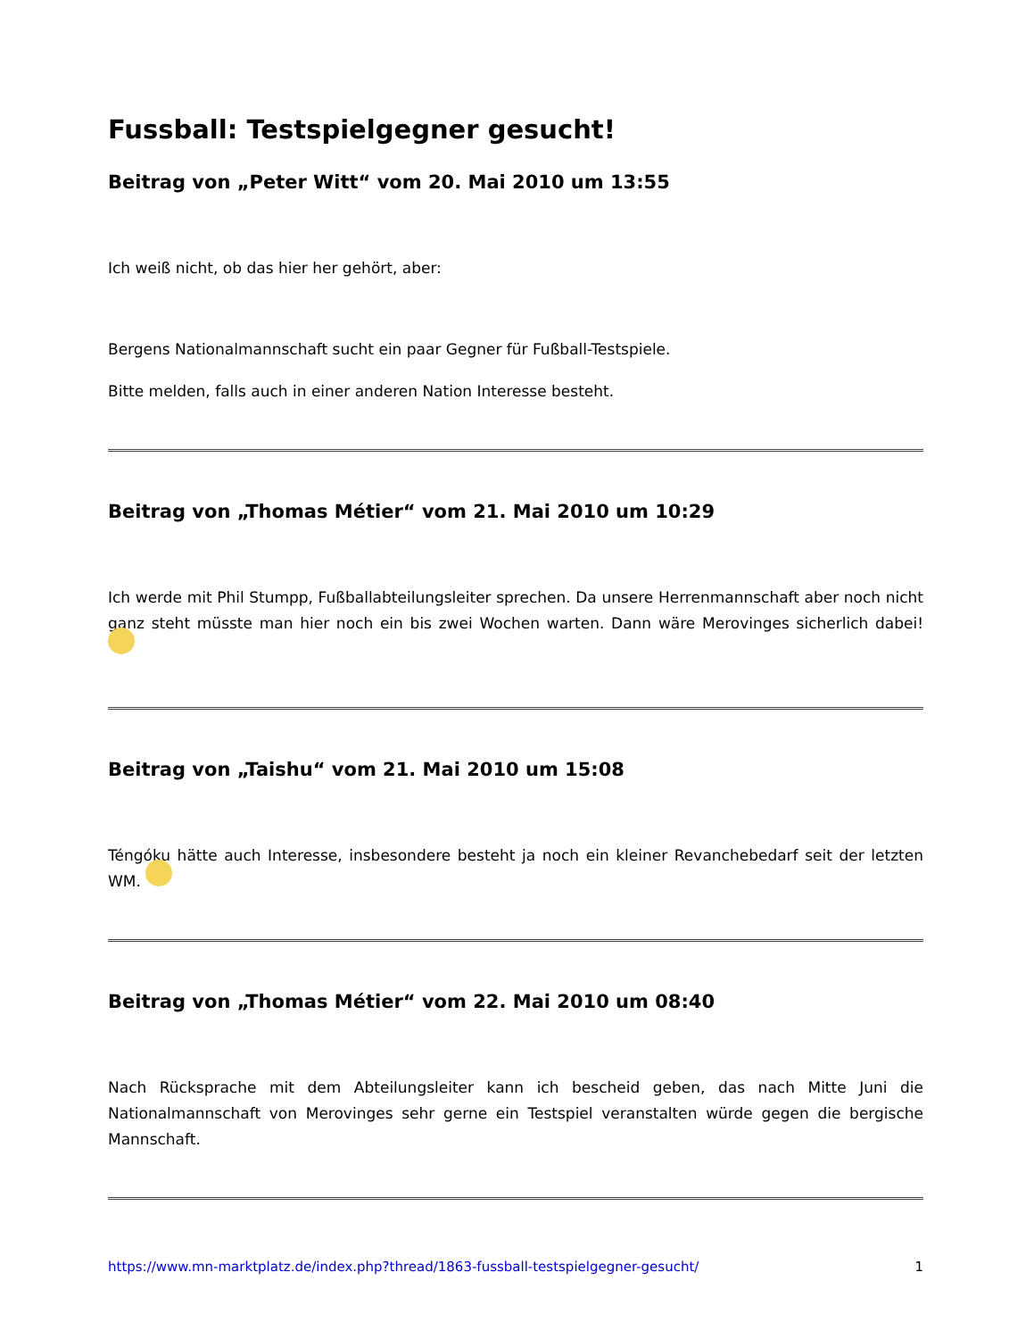Fussball: Testspielgegner gesucht!
Beitrag von „Peter Witt“ vom 20. Mai 2010 um 13:55
Ich weiß nicht, ob das hier her gehört, aber:
Bergens Nationalmannschaft sucht ein paar Gegner für Fußball-Testspiele.
Bitte melden, falls auch in einer anderen Nation Interesse besteht.
Beitrag von „Thomas Métier“ vom 21. Mai 2010 um 10:29
Ich werde mit Phil Stumpp, Fußballabteilungsleiter sprechen. Da unsere Herrenmannschaft aber noch nicht ganz steht müsste man hier noch ein bis zwei Wochen warten. Dann wäre Merovinges sicherlich dabei!
Beitrag von „Taishu“ vom 21. Mai 2010 um 15:08
Téngóku hätte auch Interesse, insbesondere besteht ja noch ein kleiner Revanchebedarf seit der letzten WM.
Beitrag von „Thomas Métier“ vom 22. Mai 2010 um 08:40
Nach Rücksprache mit dem Abteilungsleiter kann ich bescheid geben, das nach Mitte Juni die Nationalmannschaft von Merovinges sehr gerne ein Testspiel veranstalten würde gegen die bergische Mannschaft.
https://www.mn-marktplatz.de/index.php?thread/1863-fussball-testspielgegner-gesucht/ 1